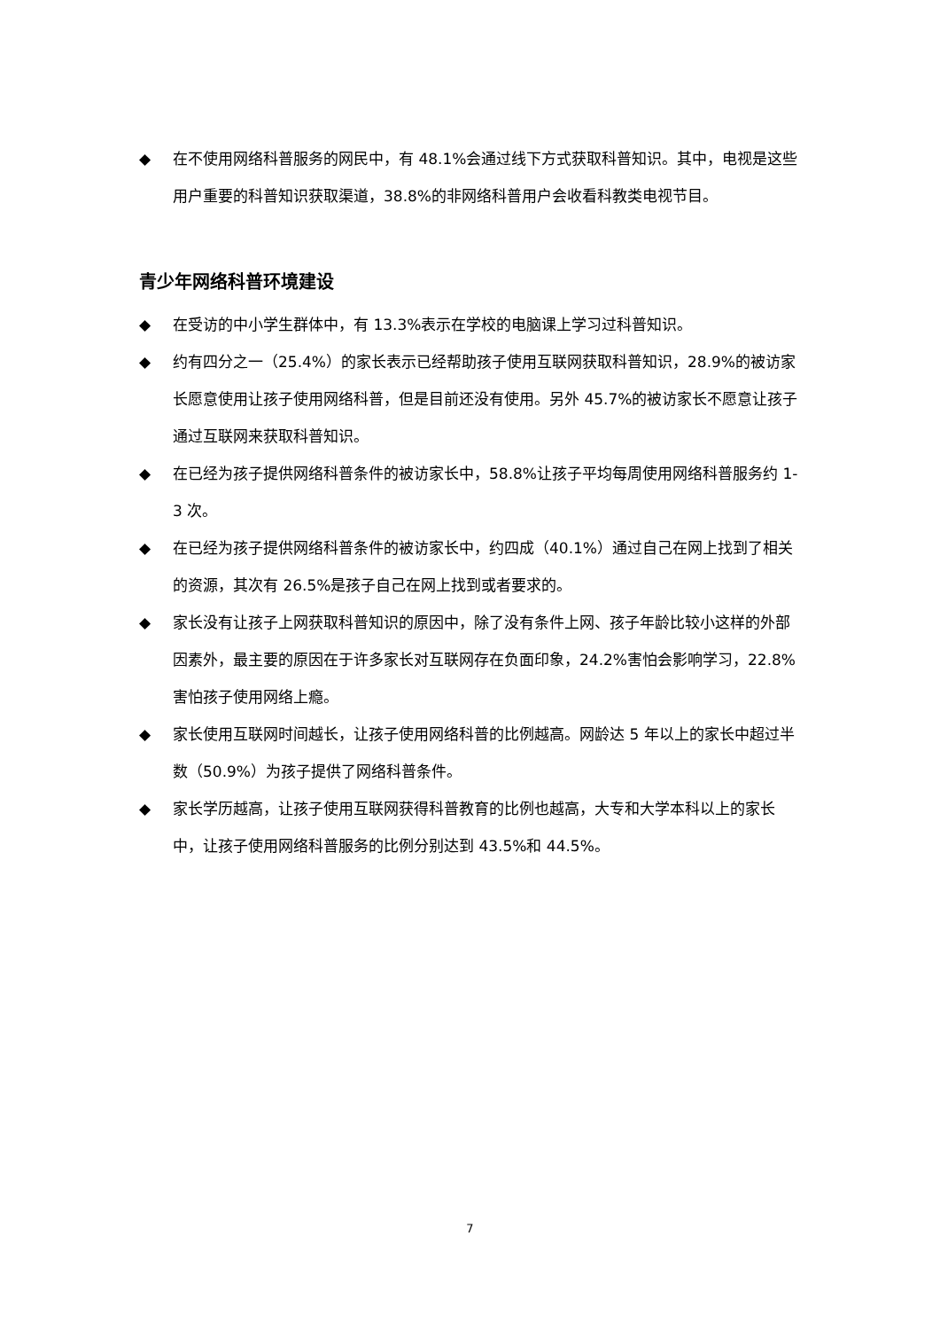◆ 在不使用网络科普服务的网民中，有 48.1%会通过线下方式获取科普知识。其中，电视是这些用户重要的科普知识获取渠道，38.8%的非网络科普用户会收看科教类电视节目。
青少年网络科普环境建设
◆ 在受访的中小学生群体中，有 13.3%表示在学校的电脑课上学习过科普知识。
◆ 约有四分之一（25.4%）的家长表示已经帮助孩子使用互联网获取科普知识，28.9%的被访家长愿意使用让孩子使用网络科普，但是目前还没有使用。另外 45.7%的被访家长不愿意让孩子通过互联网来获取科普知识。
◆ 在已经为孩子提供网络科普条件的被访家长中，58.8%让孩子平均每周使用网络科普服务约 1-3 次。
◆ 在已经为孩子提供网络科普条件的被访家长中，约四成（40.1%）通过自己在网上找到了相关的资源，其次有 26.5%是孩子自己在网上找到或者要求的。
◆ 家长没有让孩子上网获取科普知识的原因中，除了没有条件上网、孩子年龄比较小这样的外部因素外，最主要的原因在于许多家长对互联网存在负面印象，24.2%害怕会影响学习，22.8%害怕孩子使用网络上瘾。
◆ 家长使用互联网时间越长，让孩子使用网络科普的比例越高。网龄达 5 年以上的家长中超过半数（50.9%）为孩子提供了网络科普条件。
◆ 家长学历越高，让孩子使用互联网获得科普教育的比例也越高，大专和大学本科以上的家长中，让孩子使用网络科普服务的比例分别达到 43.5%和 44.5%。
7